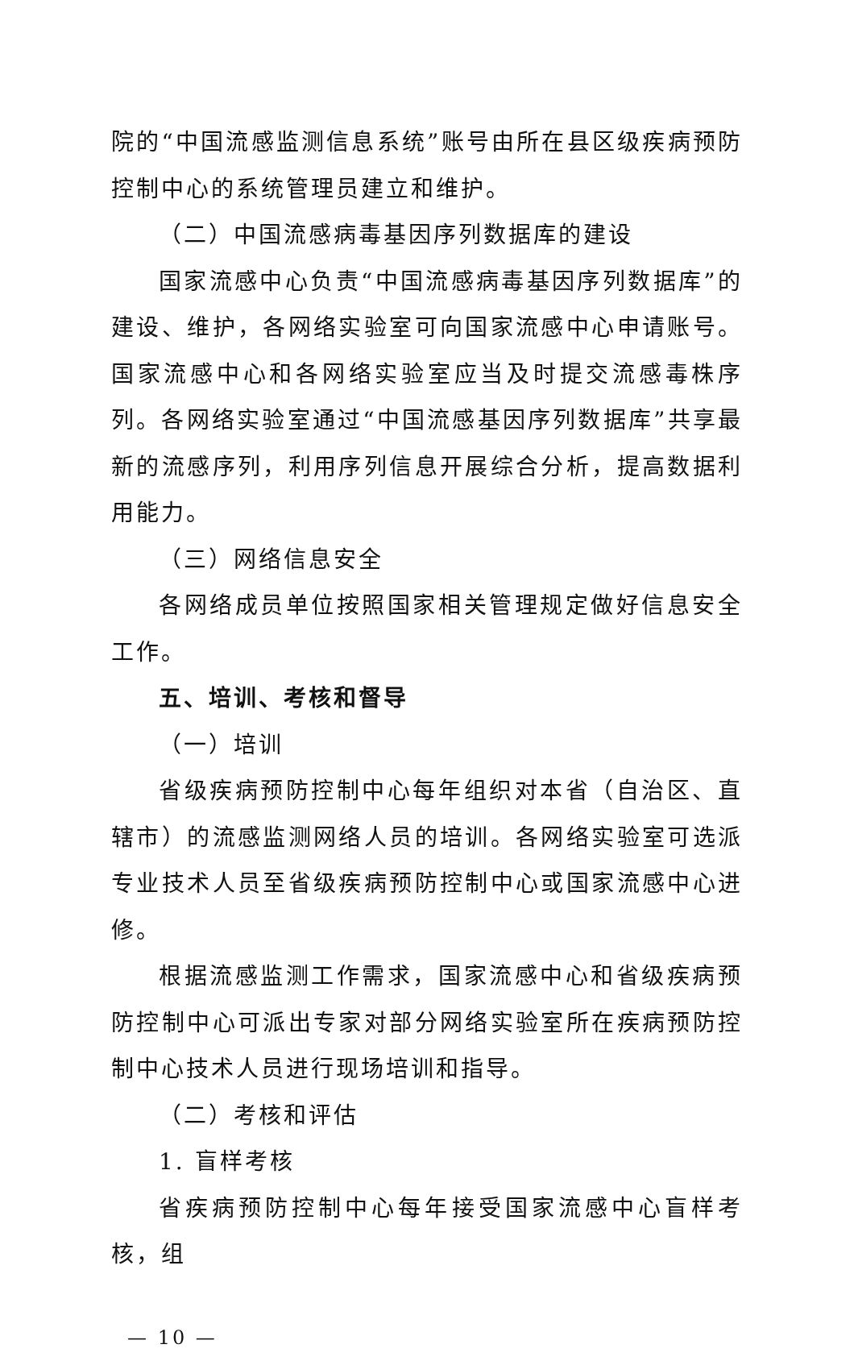院的“中国流感监测信息系统”账号由所在县区级疾病预防控制中心的系统管理员建立和维护。
（二）中国流感病毒基因序列数据库的建设
国家流感中心负责“中国流感病毒基因序列数据库”的建设、维护，各网络实验室可向国家流感中心申请账号。国家流感中心和各网络实验室应当及时提交流感毒株序列。各网络实验室通过“中国流感基因序列数据库”共享最新的流感序列，利用序列信息开展综合分析，提高数据利用能力。
（三）网络信息安全
各网络成员单位按照国家相关管理规定做好信息安全工作。
五、培训、考核和督导
（一）培训
省级疾病预防控制中心每年组织对本省（自治区、直辖市）的流感监测网络人员的培训。各网络实验室可选派专业技术人员至省级疾病预防控制中心或国家流感中心进修。
根据流感监测工作需求，国家流感中心和省级疾病预防控制中心可派出专家对部分网络实验室所在疾病预防控制中心技术人员进行现场培训和指导。
（二）考核和评估
1. 盲样考核
省疾病预防控制中心每年接受国家流感中心盲样考核，组
— 10 —